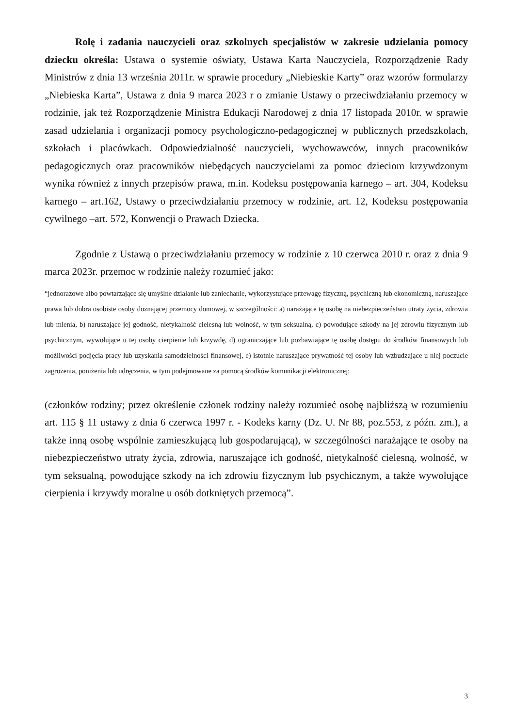Rolę i zadania nauczycieli oraz szkolnych specjalistów w zakresie udzielania pomocy dziecku określa: Ustawa o systemie oświaty, Ustawa Karta Nauczyciela, Rozporządzenie Rady Ministrów z dnia 13 września 2011r. w sprawie procedury „Niebieskie Karty” oraz wzorów formularzy „Niebieska Karta”, Ustawa z dnia 9 marca 2023 r o zmianie Ustawy o przeciwdziałaniu przemocy w rodzinie, jak też Rozporządzenie Ministra Edukacji Narodowej z dnia 17 listopada 2010r. w sprawie zasad udzielania i organizacji pomocy psychologiczno-pedagogicznej w publicznych przedszkolach, szkołach i placówkach. Odpowiedzialność nauczycieli, wychowawców, innych pracowników pedagogicznych oraz pracowników niebędących nauczycielami za pomoc dzieciom krzywdzonym wynika również z innych przepisów prawa, m.in. Kodeksu postępowania karnego – art. 304, Kodeksu karnego – art.162, Ustawy o przeciwdziałaniu przemocy w rodzinie, art. 12, Kodeksu postępowania cywilnego –art. 572, Konwencji o Prawach Dziecka.
Zgodnie z Ustawą o przeciwdziałaniu przemocy w rodzinie z 10 czerwca 2010 r. oraz z dnia 9 marca 2023r. przemoc w rodzinie należy rozumieć jako:
“jednorazowe albo powtarzające się umyślne działanie lub zaniechanie, wykorzystujące przewagę fizyczną, psychiczną lub ekonomiczną, naruszające prawa lub dobra osobiste osoby doznającej przemocy domowej, w szczególności: a) narażające tę osobę na niebezpieczeństwo utraty życia, zdrowia lub mienia, b) naruszające jej godność, nietykalność cielesną lub wolność, w tym seksualną, c) powodujące szkody na jej zdrowiu fizycznym lub psychicznym, wywołujące u tej osoby cierpienie lub krzywdę, d) ograniczające lub pozbawiające tę osobę dostępu do środków finansowych lub możliwości podjęcia pracy lub uzyskania samodzielności finansowej, e) istotnie naruszające prywatność tej osoby lub wzbudzające u niej poczucie zagrożenia, poniżenia lub udręczenia, w tym podejmowane za pomocą środków komunikacji elektronicznej;
(członków rodziny; przez określenie członek rodziny należy rozumieć osobę najbliższą w rozumieniu art. 115 § 11 ustawy z dnia 6 czerwca 1997 r. - Kodeks karny (Dz. U. Nr 88, poz.553, z późn. zm.), a także inną osobę wspólnie zamieszkującą lub gospodarującą), w szczególności narażające te osoby na niebezpieczeństwo utraty życia, zdrowia, naruszające ich godność, nietykalność cielesną, wolność, w tym seksualną, powodujące szkody na ich zdrowiu fizycznym lub psychicznym, a także wywołujące cierpienia i krzywdy moralne u osób dotkniętych przemocą”.
3